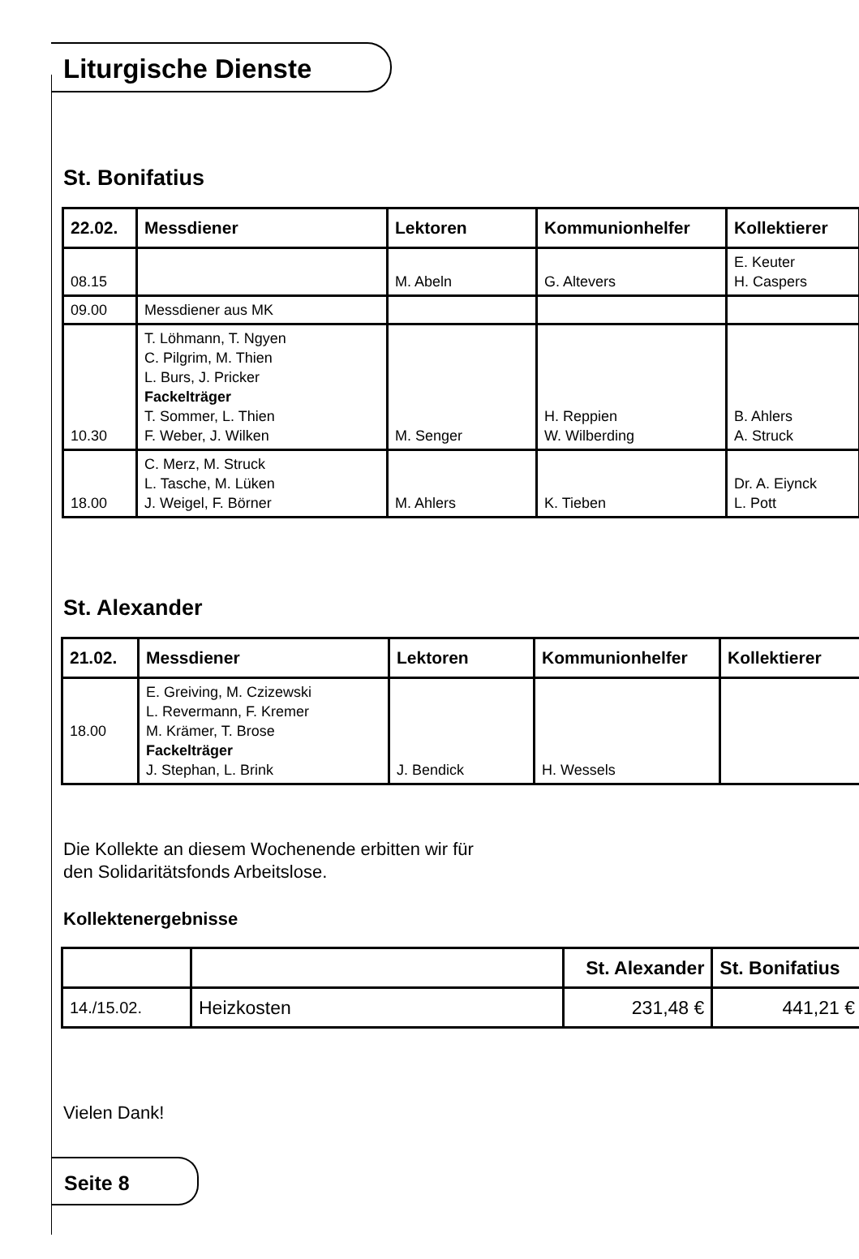Liturgische Dienste
St. Bonifatius
| 22.02. | Messdiener | Lektoren | Kommunionhelfer | Kollektierer |
| --- | --- | --- | --- | --- |
| 08.15 | | M. Abeln | G. Altevers | E. Keuter H. Caspers |
| 09.00 | Messdiener aus MK | | | |
| 10.30 | T. Löhmann, T. Ngyen C. Pilgrim, M. Thien L. Burs, J. Pricker Fackelträger T. Sommer, L. Thien F. Weber, J. Wilken | M. Senger | H. Reppien W. Wilberding | B. Ahlers A. Struck |
| 18.00 | C. Merz, M. Struck L. Tasche, M. Lüken J. Weigel, F. Börner | M. Ahlers | K. Tieben | Dr. A. Eiynck L. Pott |
St. Alexander
| 21.02. | Messdiener | Lektoren | Kommunionhelfer | Kollektierer |
| --- | --- | --- | --- | --- |
| 18.00 | E. Greiving, M. Czizewski L. Revermann, F. Kremer M. Krämer, T. Brose Fackelträger J. Stephan, L. Brink | J. Bendick | H. Wessels | |
Die Kollekte an diesem Wochenende erbitten wir für
den Solidaritätsfonds Arbeitslose.
Kollektenergebnisse
| | | St. Alexander | St. Bonifatius |
| --- | --- | --- | --- |
| 14./15.02. | Heizkosten | 231,48 € | 441,21 € |
Vielen Dank!
Seite 8